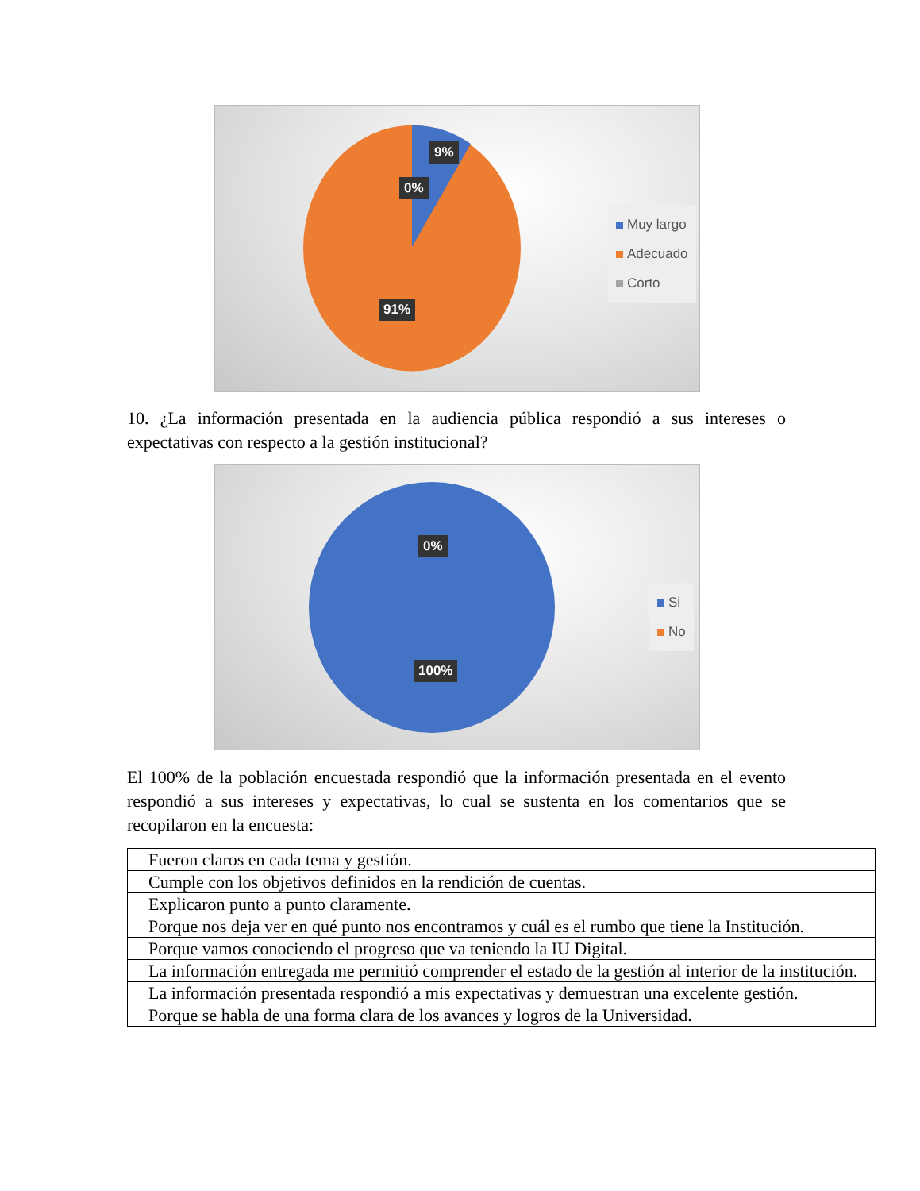9%
0%
91%
Muy largo
Adecuado
Corto
10. ¿La información presentada en la audiencia pública respondió a sus intereses o expectativas con respecto a la gestión institucional?
0%
100%
Si
No
El 100% de la población encuestada respondió que la información presentada en el evento respondió a sus intereses y expectativas, lo cual se sustenta en los comentarios que se recopilaron en la encuesta:
| Fueron claros en cada tema y gestión. |
| Cumple con los objetivos definidos en la rendición de cuentas. |
| Explicaron punto a punto claramente. |
| Porque nos deja ver en qué punto nos encontramos y cuál es el rumbo que tiene la Institución. |
| Porque vamos conociendo el progreso que va teniendo la IU Digital. |
| La información entregada me permitió comprender el estado de la gestión al interior de la institución. |
| La información presentada respondió a mis expectativas y demuestran una excelente gestión. |
| Porque se habla de una forma clara de los avances y logros de la Universidad. |